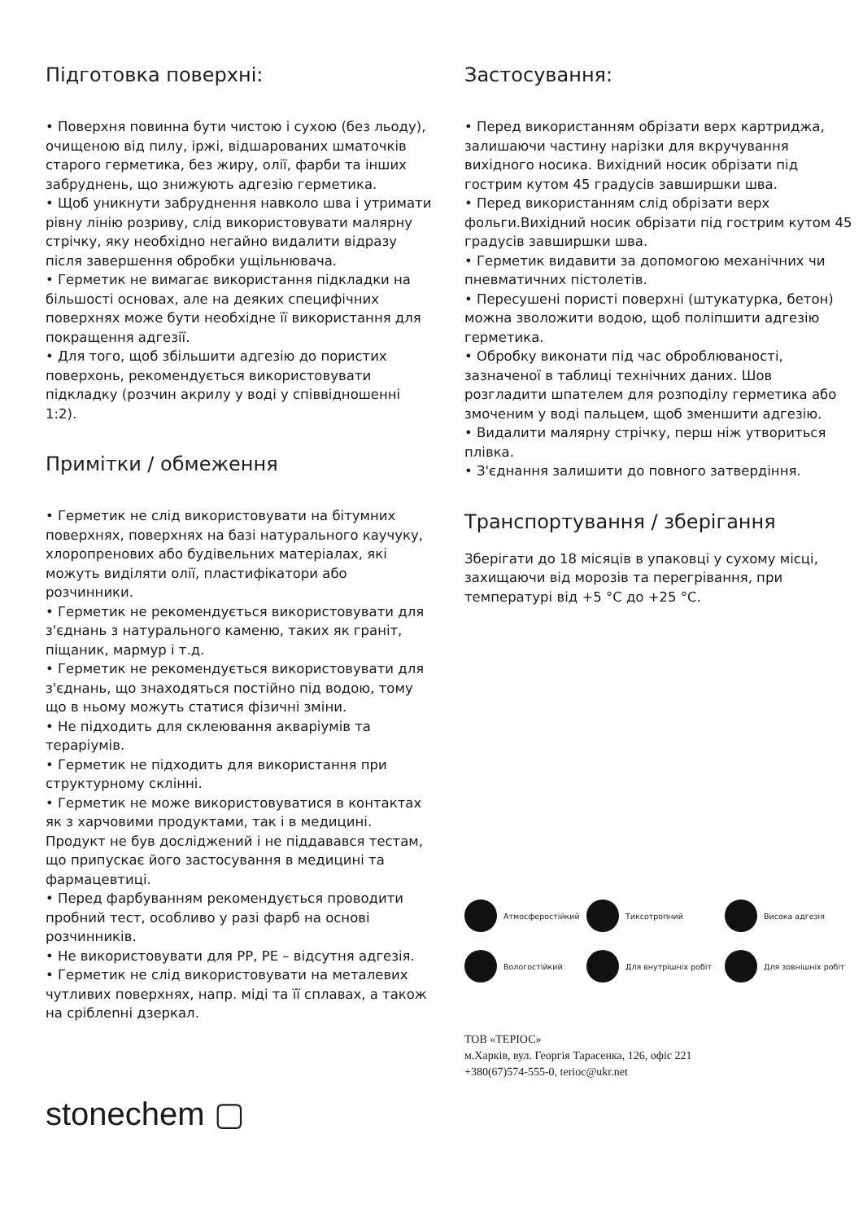Підготовка поверхні:
• Поверхня повинна бути чистою і сухою (без льоду), очищеною від пилу, іржі, відшарованих шматочків старого герметика, без жиру, олії, фарби та інших забруднень, що знижують адгезію герметика.
• Щоб уникнути забруднення навколо шва і утримати рівну лінію розриву, слід використовувати малярну стрічку, яку необхідно негайно видалити відразу після завершення обробки ущільнювача.
• Герметик не вимагає використання підкладки на більшості основах, але на деяких специфічних поверхнях може бути необхідне її використання для покращення адгезії.
• Для того, щоб збільшити адгезію до пористих поверхонь, рекомендується використовувати підкладку (розчин акрилу у воді у співвідношенні 1:2).
Примітки / обмеження
• Герметик не слід використовувати на бітумних поверхнях, поверхнях на базі натурального каучуку, хлоропренових або будівельних матеріалах, які можуть виділяти олії, пластифікатори або розчинники.
• Герметик не рекомендується використовувати для з'єднань з натурального каменю, таких як граніт, піщаник, мармур і т.д.
• Герметик не рекомендується використовувати для з'єднань, що знаходяться постійно під водою, тому що в ньому можуть статися фізичні зміни.
• Не підходить для склеювання акваріумів та тераріумів.
• Герметик не підходить для використання при структурному склінні.
• Герметик не може використовуватися в контактах як з харчовими продуктами, так і в медицині. Продукт не був досліджений і не піддавався тестам, що припускає його застосування в медицині та фармацевтиці.
• Перед фарбуванням рекомендується проводити пробний тест, особливо у разі фарб на основі розчинників.
• Не використовувати для PP, PE – відсутня адгезія.
• Герметик не слід використовувати на металевих чутливих поверхнях, напр. міді та її сплавах, а також на сріблenні дзеркал.
stonechem ▢
Застосування:
• Перед використанням обрізати верх картриджа, залишаючи частину нарізки для вкручування вихідного носика. Вихідний носик обрізати під гострим кутом 45 градусів завширшки шва.
• Перед використанням слід обрізати верх фольги.Вихідний носик обрізати під гострим кутом 45 градусів завширшки шва.
• Герметик видавити за допомогою механічних чи пневматичних пістолетів.
• Пересушені пористі поверхні (штукатурка, бетон) можна зволожити водою, щоб поліпшити адгезію герметика.
• Обробку виконати під час оброблюваності, зазначеної в таблиці технічних даних. Шов розгладити шпателем для розподілу герметика або змоченим у воді пальцем, щоб зменшити адгезію.
• Видалити малярну стрічку, перш ніж утвориться плівка.
• З'єднання залишити до повного затвердіння.
Транспортування / зберігання
Зберігати до 18 місяців в упаковці у сухому місці, захищаючи від морозів та перегрівання, при температурі від +5 °C до +25 °C.
Атмосферостійкий
Тиксотропний
Висока адгезія
Вологостійкий
Для внутрішніх робіт
Для зовнішніх робіт
ТОВ «ТЕРІОС»
м.Харків, вул. Георгія Тарасенка, 126, офіс 221
+380(67)574-555-0, terioc@ukr.net